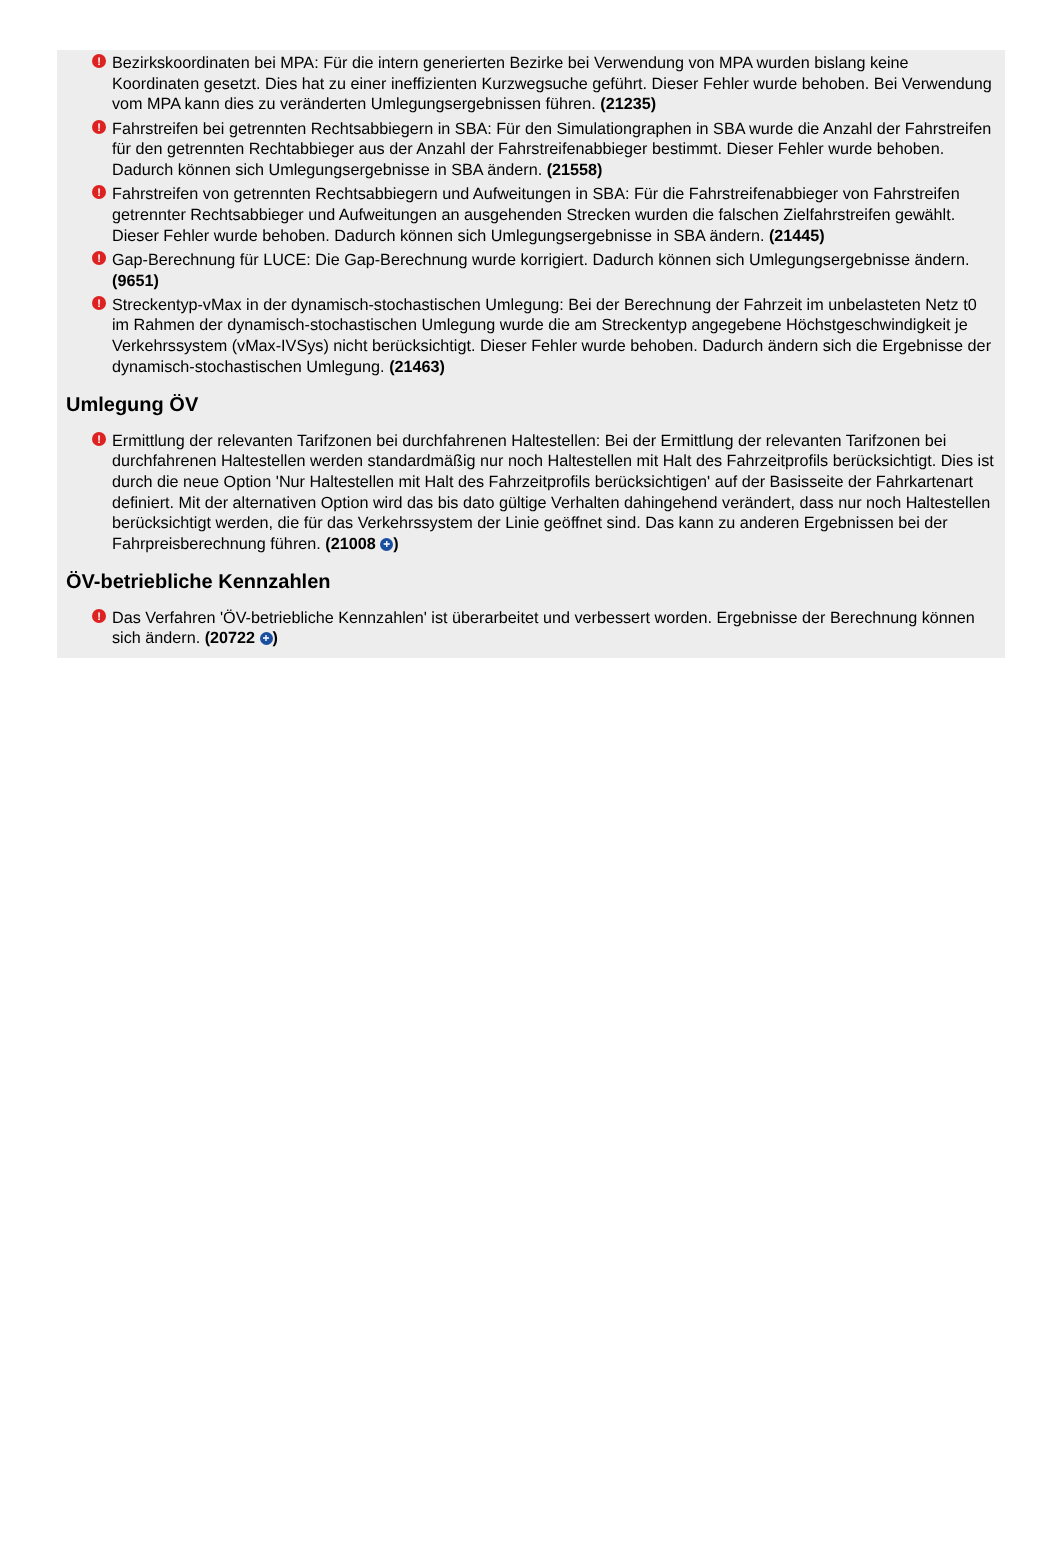! Bezirkskoordinaten bei MPA: Für die intern generierten Bezirke bei Verwendung von MPA wurden bislang keine Koordinaten gesetzt. Dies hat zu einer ineffizienten Kurzwegsuche geführt. Dieser Fehler wurde behoben. Bei Verwendung vom MPA kann dies zu veränderten Umlegungsergebnissen führen. (21235)
! Fahrstreifen bei getrennten Rechtsabbiegern in SBA: Für den Simulationgraphen in SBA wurde die Anzahl der Fahrstreifen für den getrennten Rechtabbieger aus der Anzahl der Fahrstreifenabbieger bestimmt. Dieser Fehler wurde behoben. Dadurch können sich Umlegungsergebnisse in SBA ändern. (21558)
! Fahrstreifen von getrennten Rechtsabbiegern und Aufweitungen in SBA: Für die Fahrstreifenabbieger von Fahrstreifen getrennter Rechtsabbieger und Aufweitungen an ausgehenden Strecken wurden die falschen Zielfahrstreifen gewählt. Dieser Fehler wurde behoben. Dadurch können sich Umlegungsergebnisse in SBA ändern. (21445)
! Gap-Berechnung für LUCE: Die Gap-Berechnung wurde korrigiert. Dadurch können sich Umlegungsergebnisse ändern. (9651)
! Streckentyp-vMax in der dynamisch-stochastischen Umlegung: Bei der Berechnung der Fahrzeit im unbelasteten Netz t0 im Rahmen der dynamisch-stochastischen Umlegung wurde die am Streckentyp angegebene Höchstgeschwindigkeit je Verkehrssystem (vMax-IVSys) nicht berücksichtigt. Dieser Fehler wurde behoben. Dadurch ändern sich die Ergebnisse der dynamisch-stochastischen Umlegung. (21463)
Umlegung ÖV
! Ermittlung der relevanten Tarifzonen bei durchfahrenen Haltestellen: Bei der Ermittlung der relevanten Tarifzonen bei durchfahrenen Haltestellen werden standardmäßig nur noch Haltestellen mit Halt des Fahrzeitprofils berücksichtigt. Dies ist durch die neue Option 'Nur Haltestellen mit Halt des Fahrzeitprofils berücksichtigen' auf der Basisseite der Fahrkartenart definiert. Mit der alternativen Option wird das bis dato gültige Verhalten dahingehend verändert, dass nur noch Haltestellen berücksichtigt werden, die für das Verkehrssystem der Linie geöffnet sind. Das kann zu anderen Ergebnissen bei der Fahrpreisberechnung führen. (21008 +)
ÖV-betriebliche Kennzahlen
! Das Verfahren 'ÖV-betriebliche Kennzahlen' ist überarbeitet und verbessert worden. Ergebnisse der Berechnung können sich ändern. (20722 +)